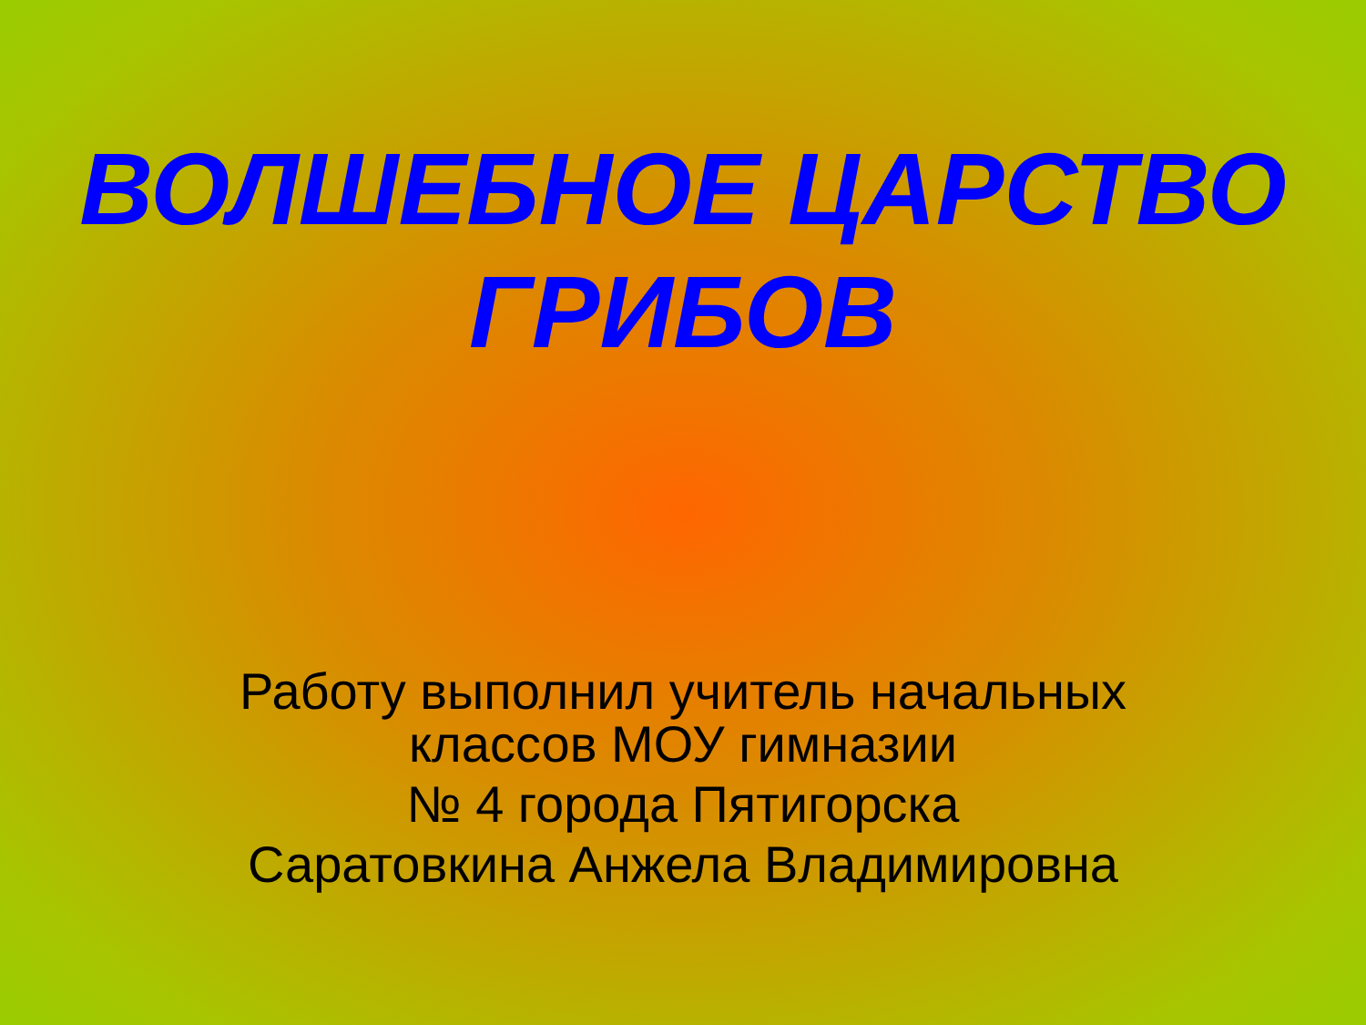ВОЛШЕБНОЕ ЦАРСТВО
ГРИБОВ
Работу выполнил учитель начальных
классов МОУ гимназии
№ 4 города Пятигорска
Саратовкина Анжела Владимировна